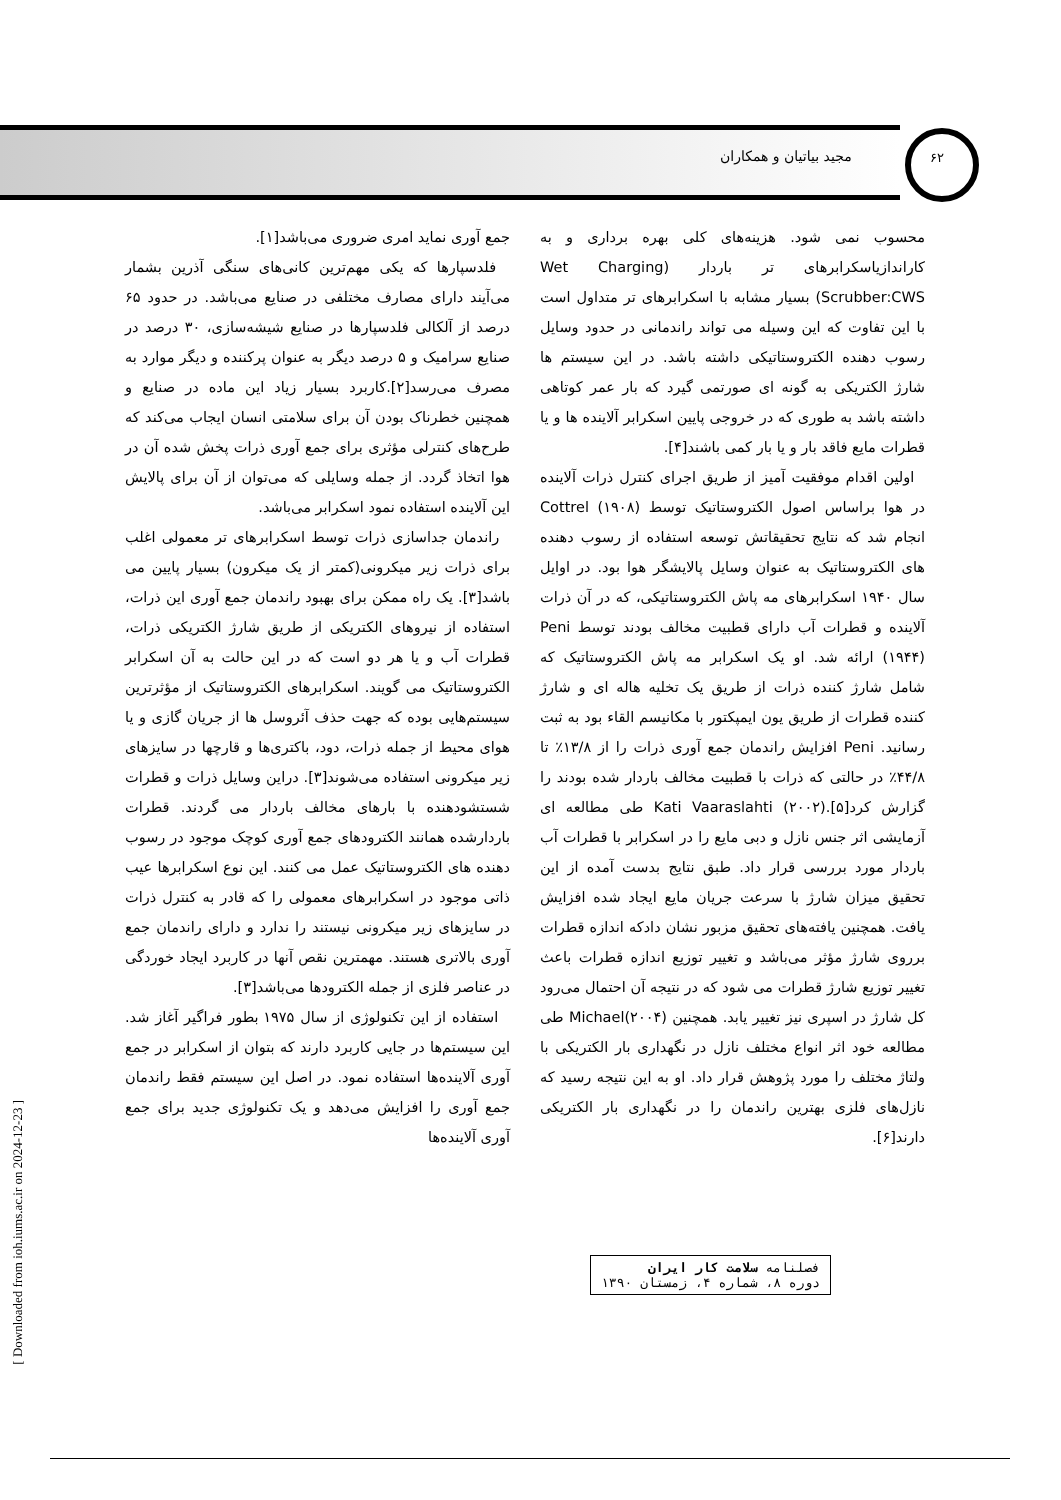۶۲
مجید بیاتیان و همکاران
جمع آوری نماید امری ضروری می‌باشد[۱].
فلدسپارها که یکی مهم‌ترین کانی‌های سنگی آذرین بشمار می‌آیند دارای مصارف مختلفی در صنایع می‌باشد. در حدود ۶۵ درصد از آلکالی فلدسپارها در صنایع شیشه‌سازی، ۳۰ درصد در صنایع سرامیک و ۵ درصد دیگر به عنوان پرکننده و دیگر موارد به مصرف می‌رسد[۲].کاربرد بسیار زیاد این ماده در صنایع و همچنین خطرناک بودن آن برای سلامتی انسان ایجاب می‌کند که طرح‌های کنترلی مؤثری برای جمع آوری ذرات پخش شده آن در هوا اتخاذ گردد. از جمله وسایلی که می‌توان از آن برای پالایش این آلاینده استفاده نمود اسکرابر می‌باشد.
راندمان جداسازی ذرات توسط اسکرابرهای تر معمولی اغلب برای ذرات زیر میکرونی(کمتر از یک میکرون) بسیار پایین می باشد[۳]. یک راه ممکن برای بهبود راندمان جمع آوری این ذرات، استفاده از نیروهای الکتریکی از طریق شارژ الکتریکی ذرات، قطرات آب و یا هر دو است که در این حالت به آن اسکرابر الکتروستاتیک می گویند. اسکرابرهای الکتروستاتیک از مؤثرترین سیستم‌هایی بوده که جهت حذف آئروسل ها از جریان گازی و یا هوای محیط از جمله ذرات، دود، باکتری‌ها و قارچها در سایزهای زیر میکرونی استفاده می‌شوند[۳]. دراین وسایل ذرات و قطرات شستشودهنده با بارهای مخالف باردار می گردند. قطرات باردارشده همانند الکترودهای جمع آوری کوچک موجود در رسوب دهنده های الکتروستاتیک عمل می کنند. این نوع اسکرابرها عیب ذاتی موجود در اسکرابرهای معمولی را که قادر به کنترل ذرات در سایزهای زیر میکرونی نیستند را ندارد و دارای راندمان جمع آوری بالاتری هستند. مهمترین نقص آنها در کاربرد ایجاد خوردگی در عناصر فلزی از جمله الکترودها می‌باشد[۳].
استفاده از این تکنولوژی از سال ۱۹۷۵ بطور فراگیر آغاز شد. این سیستم‌ها در جایی کاربرد دارند که بتوان از اسکرابر در جمع آوری آلاینده‌ها استفاده نمود. در اصل این سیستم فقط راندمان جمع آوری را افزایش می‌دهد و یک تکنولوژی جدید برای جمع آوری آلاینده‌ها
محسوب نمی شود. هزینه‌های کلی بهره برداری و به کاراندازیاسکرابرهای تر باردار (Wet Charging Scrubber:CWS) بسیار مشابه با اسکرابرهای تر متداول است با این تفاوت که این وسیله می تواند راندمانی در حدود وسایل رسوب دهنده الکتروستاتیکی داشته باشد. در این سیستم ها شارژ الکتریکی به گونه ای صورتمی گیرد که بار عمر کوتاهی داشته باشد به طوری که در خروجی پایین اسکرابر آلاینده ها و یا قطرات مایع فاقد بار و یا بار کمی باشند[۴].
اولین اقدام موفقیت آمیز از طریق اجرای کنترل ذرات آلاینده در هوا براساس اصول الکتروستاتیک توسط Cottrel (۱۹۰۸) انجام شد که نتایج تحقیقاتش توسعه استفاده از رسوب دهنده های الکتروستاتیک به عنوان وسایل پالایشگر هوا بود. در اوایل سال ۱۹۴۰ اسکرابرهای مه پاش الکتروستاتیکی، که در آن ذرات آلاینده و قطرات آب دارای قطبیت مخالف بودند توسط Peni (۱۹۴۴) ارائه شد. او یک اسکرابر مه پاش الکتروستاتیک که شامل شارژ کننده ذرات از طریق یک تخلیه هاله ای و شارژ کننده قطرات از طریق یون ایمپکتور با مکانیسم القاء بود به ثبت رسانید. Peni افزایش راندمان جمع آوری ذرات را از ۱۳/۸٪ تا ۴۴/۸٪ در حالتی که ذرات با قطبیت مخالف باردار شده بودند را گزارش کرد[۵].Kati Vaaraslahti (۲۰۰۲) طی مطالعه ای آزمایشی اثر جنس نازل و دبی مایع را در اسکرابر با قطرات آب باردار مورد بررسی قرار داد. طبق نتایج بدست آمده از این تحقیق میزان شارژ با سرعت جریان مایع ایجاد شده افزایش یافت. همچنین یافته‌های تحقیق مزبور نشان دادکه اندازه قطرات برروی شارژ مؤثر می‌باشد و تغییر توزیع اندازه قطرات باعث تغییر توزیع شارژ قطرات می شود که در نتیجه آن احتمال می‌رود کل شارژ در اسپری نیز تغییر یابد. همچنین Michael(۲۰۰۴) طی مطالعه خود اثر انواع مختلف نازل در نگهداری بار الکتریکی با ولتاژ مختلف را مورد پژوهش قرار داد. او به این نتیجه رسید که نازل‌های فلزی بهترین راندمان را در نگهداری بار الکتریکی دارند[۶].
فصلنامه سلامت کار ایران
دوره ۸، شماره ۴، زمستان ۱۳۹۰
[ Downloaded from ioh.iums.ac.ir on 2024-12-23 ]